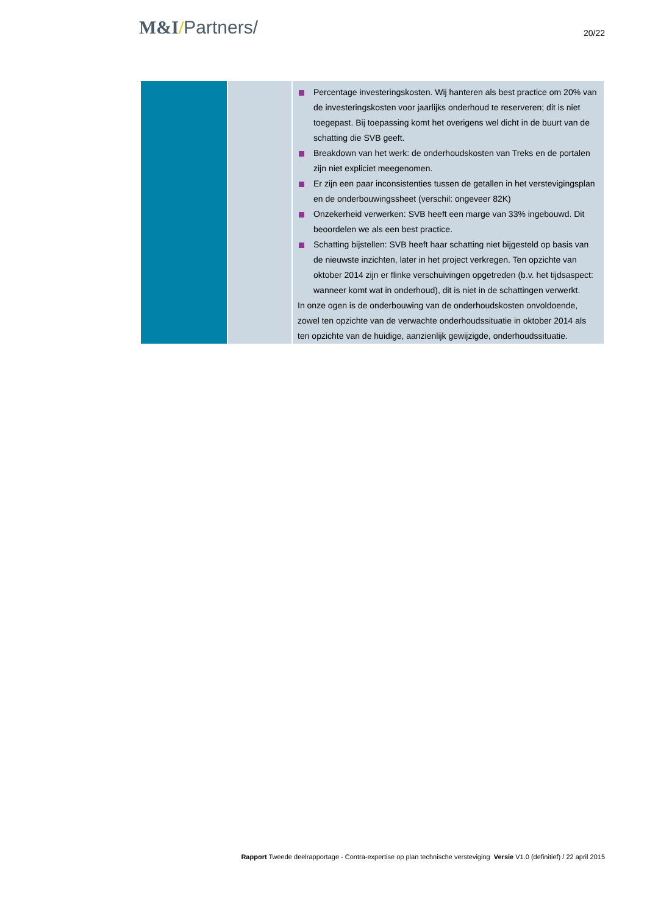M&I/Partners/
20/22
| | | Percentage investeringskosten. Wij hanteren als best practice om 20% van de investeringskosten voor jaarlijks onderhoud te reserveren; dit is niet toegepast. Bij toepassing komt het overigens wel dicht in de buurt van de schatting die SVB geeft. Breakdown van het werk: de onderhoudskosten van Treks en de portalen zijn niet expliciet meegenomen. Er zijn een paar inconsistenties tussen de getallen in het verstevigingsplan en de onderbouwingssheet (verschil: ongeveer 82K) Onzekerheid verwerken: SVB heeft een marge van 33% ingebouwd. Dit beoordelen we als een best practice. Schatting bijstellen: SVB heeft haar schatting niet bijgesteld op basis van de nieuwste inzichten, later in het project verkregen. Ten opzichte van oktober 2014 zijn er flinke verschuivingen opgetreden (b.v. het tijdsaspect: wanneer komt wat in onderhoud), dit is niet in de schattingen verwerkt. In onze ogen is de onderbouwing van de onderhoudskosten onvoldoende, zowel ten opzichte van de verwachte onderhoudssituatie in oktober 2014 als ten opzichte van de huidige, aanzienlijk gewijzigde, onderhoudssituatie. |
Rapport Tweede deelrapportage - Contra-expertise op plan technische versteviging Versie V1.0 (definitief) / 22 april 2015